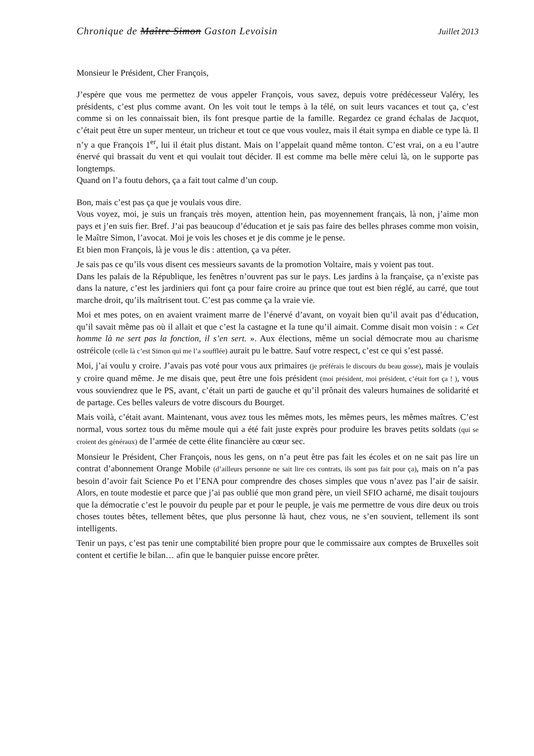Chronique de Maître Simon Gaston Levoisin Juillet 2013
Monsieur le Président, Cher François,
J’espère que vous me permettez de vous appeler François, vous savez, depuis votre prédécesseur Valéry, les présidents, c’est plus comme avant. On les voit tout le temps à la télé, on suit leurs vacances et tout ça, c’est comme si on les connaissait bien, ils font presque partie de la famille. Regardez ce grand échalas de Jacquot, c’était peut être un super menteur, un tricheur et tout ce que vous voulez, mais il était sympa en diable ce type là. Il n’y a que François 1<sup>er</sup>, lui il était plus distant. Mais on l’appelait quand même tonton. C’est vrai, on a eu l’autre énervé qui brassait du vent et qui voulait tout décider. Il est comme ma belle mère celui là, on le supporte pas longtemps.
Quand on l’a foutu dehors, ça a fait tout calme d’un coup.
Bon, mais c’est pas ça que je voulais vous dire.
Vous voyez, moi, je suis un français très moyen, attention hein, pas moyennement français, là non, j’aime mon pays et j’en suis fier. Bref. J’ai pas beaucoup d’éducation et je sais pas faire des belles phrases comme mon voisin, le Maître Simon, l’avocat. Moi je vois les choses et je dis comme je le pense.
Et bien mon François, là je vous le dis : attention, ça va péter.
Je sais pas ce qu’ils vous disent ces messieurs savants de la promotion Voltaire, mais y voient pas tout.
Dans les palais de la République, les fenêtres n’ouvrent pas sur le pays. Les jardins à la française, ça n’existe pas dans la nature, c’est les jardiniers qui font ça pour faire croire au prince que tout est bien réglé, au carré, que tout marche droit, qu’ils maîtrisent tout. C’est pas comme ça la vraie vie.
Moi et mes potes, on en avaient vraiment marre de l’énervé d’avant, on voyait bien qu’il avait pas d’éducation, qu’il savait même pas où il allait et que c’est la castagne et la tune qu’il aimait. Comme disait mon voisin : « Cet homme là ne sert pas la fonction, il s’en sert. ». Aux élections, même un social démocrate mou au charisme ostréicole (celle là c’est Simon qui me l’a soufflée) aurait pu le battre. Sauf votre respect, c’est ce qui s’est passé.
Moi, j’ai voulu y croire. J’avais pas voté pour vous aux primaires (je préférais le discours du beau gosse), mais je voulais y croire quand même. Je me disais que, peut être une fois président (moi président, moi président, c’était fort ça ! ), vous vous souviendrez que le PS, avant, c’était un parti de gauche et qu’il prônait des valeurs humaines de solidarité et de partage. Ces belles valeurs de votre discours du Bourget.
Mais voilà, c’était avant. Maintenant, vous avez tous les mêmes mots, les mêmes peurs, les mêmes maîtres. C’est normal, vous sortez tous du même moule qui a été fait juste exprès pour produire les braves petits soldats (qui se croient des généraux) de l’armée de cette élite financière au cœur sec.
Monsieur le Président, Cher François, nous les gens, on n’a peut être pas fait les écoles et on ne sait pas lire un contrat d’abonnement Orange Mobile (d’ailleurs personne ne sait lire ces contrats, ils sont pas fait pour ça), mais on n’a pas besoin d’avoir fait Science Po et l’ENA pour comprendre des choses simples que vous n’avez pas l’air de saisir. Alors, en toute modestie et parce que j’ai pas oublié que mon grand père, un vieil SFIO acharné, me disait toujours que la démocratie c’est le pouvoir du peuple par et pour le peuple, je vais me permettre de vous dire deux ou trois choses toutes bêtes, tellement bêtes, que plus personne là haut, chez vous, ne s’en souvient, tellement ils sont intelligents.
Tenir un pays, c’est pas tenir une comptabilité bien propre pour que le commissaire aux comptes de Bruxelles soit content et certifie le bilan… afin que le banquier puisse encore prêter.